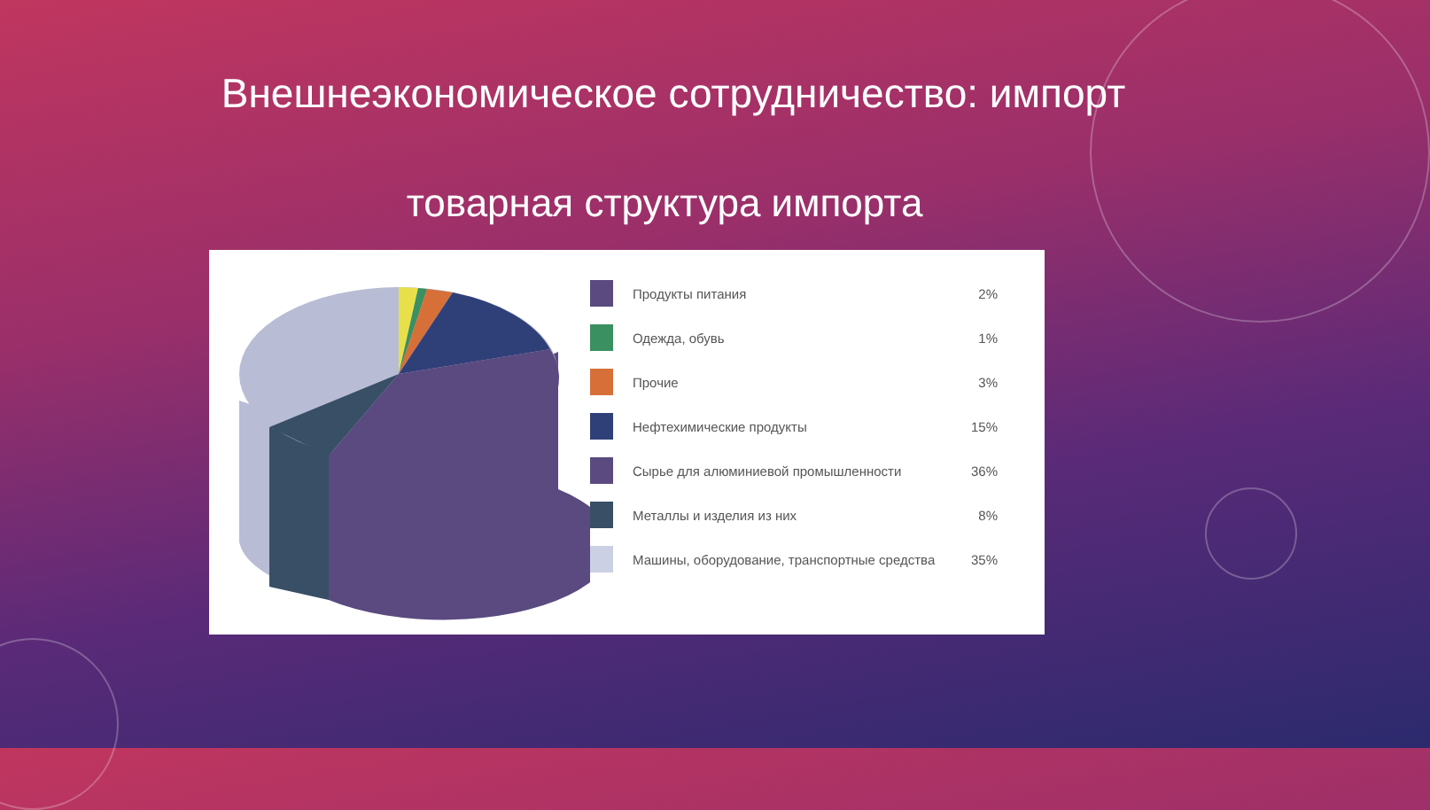Внешнеэкономическое сотрудничество: импорт
товарная структура импорта
Продукты питания 2%
Одежда, обувь 1%
Прочие 3%
Нефтехимические продукты 15%
Сырье для алюминиевой промышленности
36%
Металлы и изделия из них 8%
Машины, оборудование, транспортные средства
35%